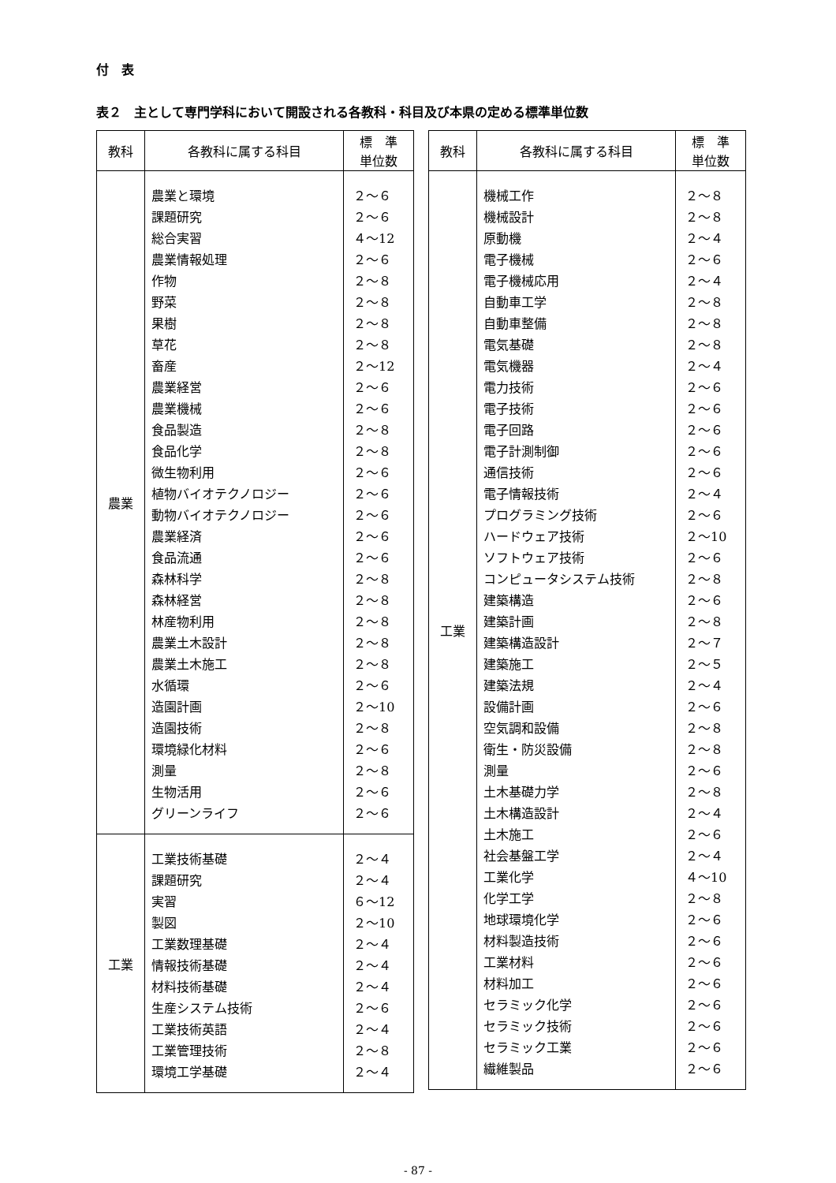付　表
表２　主として専門学科において開設される各教科・科目及び本県の定める標準単位数
| 教科 | 各教科に属する科目 | 標 準 単位数 |
| --- | --- | --- |
| 農業 | 農業と環境 課題研究 総合実習 農業情報処理 作物 野菜 果樹 草花 畜産 農業経営 農業機械 食品製造 食品化学 微生物利用 植物バイオテクノロジー 動物バイオテクノロジー 農業経済 食品流通 森林科学 森林経営 林産物利用 農業土木設計 農業土木施工 水循環 造園計画 造園技術 環境緑化材料 測量 生物活用 グリーンライフ | ２～６ ２～６ ４～12 ２～６ ２～８ ２～８ ２～８ ２～８ ２～12 ２～６ ２～６ ２～８ ２～８ ２～６ ２～６ ２～６ ２～６ ２～６ ２～８ ２～８ ２～８ ２～８ ２～８ ２～６ ２～10 ２～８ ２～６ ２～８ ２～６ ２～６ |
| 工業 | 工業技術基礎 課題研究 実習 製図 工業数理基礎 情報技術基礎 材料技術基礎 生産システム技術 工業技術英語 工業管理技術 環境工学基礎 | ２～４ ２～４ ６～12 ２～10 ２～４ ２～４ ２～４ ２～６ ２～４ ２～８ ２～４ |
| 教科 | 各教科に属する科目 | 標 準 単位数 |
| --- | --- | --- |
| 工業 | 機械工作 機械設計 原動機 電子機械 電子機械応用 自動車工学 自動車整備 電気基礎 電気機器 電力技術 電子技術 電子回路 電子計測制御 通信技術 電子情報技術 プログラミング技術 ハードウェア技術 ソフトウェア技術 コンピュータシステム技術 建築構造 建築計画 建築構造設計 建築施工 建築法規 設備計画 空気調和設備 衛生・防災設備 測量 土木基礎力学 土木構造設計 土木施工 社会基盤工学 工業化学 化学工学 地球環境化学 材料製造技術 工業材料 材料加工 セラミック化学 セラミック技術 セラミック工業 繊維製品 | ２～８ ２～８ ２～４ ２～６ ２～４ ２～８ ２～８ ２～８ ２～４ ２～６ ２～６ ２～６ ２～６ ２～６ ２～４ ２～６ ２～10 ２～６ ２～８ ２～６ ２～８ ２～７ ２～５ ２～４ ２～６ ２～８ ２～８ ２～６ ２～８ ２～４ ２～６ ２～４ ４～10 ２～８ ２～６ ２～６ ２～６ ２～６ ２～６ ２～６ ２～６ ２～６ |
- 87 -